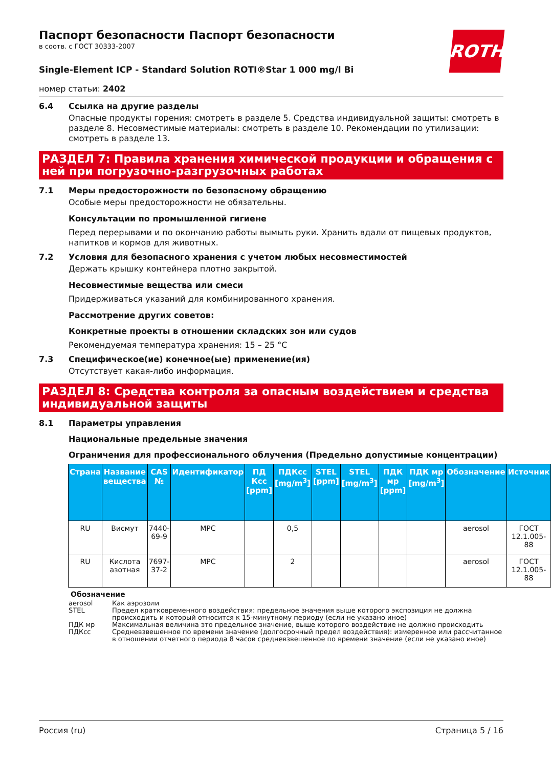ROTH
Паспорт безопасности Паспорт безопасности
в соотв. с ГОСТ 30333-2007
Single-Element ICP - Standard Solution ROTI®Star 1 000 mg/l Bi
номер статьи: 2402
6.4 Ссылка на другие разделы
Опасные продукты горения: смотреть в разделе 5. Средства индивидуальной защиты: смотреть в разделе 8. Несовместимые материалы: смотреть в разделе 10. Рекомендации по утилизации: смотреть в разделе 13.
РАЗДЕЛ 7: Правила хранения химической продукции и обращения с ней при погрузочно-разгрузочных работах
7.1 Меры предосторожности по безопасному обращению
Особые меры предосторожности не обязательны.
Консультации по промышленной гигиене
Перед перерывами и по окончанию работы вымыть руки. Хранить вдали от пищевых продуктов, напитков и кормов для животных.
7.2 Условия для безопасного хранения с учетом любых несовместимостей
Держать крышку контейнера плотно закрытой.
Несовместимые вещества или смеси
Придерживаться указаний для комбинированного хранения.
Рассмотрение других советов:
Конкретные проекты в отношении складских зон или судов
Рекомендуемая температура хранения: 15 – 25 °C
7.3 Специфическое(ие) конечное(ые) применение(ия)
Отсутствует какая-либо информация.
РАЗДЕЛ 8: Средства контроля за опасным воздействием и средства индивидуальной защиты
8.1 Параметры управления
Национальные предельные значения
Ограничения для профессионального облучения (Предельно допустимые концентрации)
| Страна | Название вещества | CAS № | Идентификатор | ПД Ксс [ppm] | ПДКсс [mg/m<sup>3</sup>] | STEL [ppm] | STEL [mg/m<sup>3</sup>] | ПДК мр [ppm] | ПДК мр [mg/m<sup>3</sup>] | Обозначение | Источник |
| --- | --- | --- | --- | --- | --- | --- | --- | --- | --- | --- | --- |
| RU | Висмут | 7440-69-9 | MPC | | 0,5 | | | | | aerosol | ГОСТ 12.1.005-88 |
| RU | Кислота азотная | 7697-37-2 | MPC | | 2 | | | | | aerosol | ГОСТ 12.1.005-88 |
Обозначение
aerosol Как аэрозоли
STEL Предел кратковременного воздействия: предельное значения выше которого экспозиция не должна происходить и который относится к 15-минутному периоду (если не указано иное)
ПДК мр Максимальная величина это предельное значение, выше которого воздействие не должно происходить
ПДКсс Средневзвешенное по времени значение (долгосрочный предел воздействия): измеренное или рассчитанное в отношении отчетного периода 8 часов средневзвешенное по времени значение (если не указано иное)
Россия (ru) Страница 5 / 16